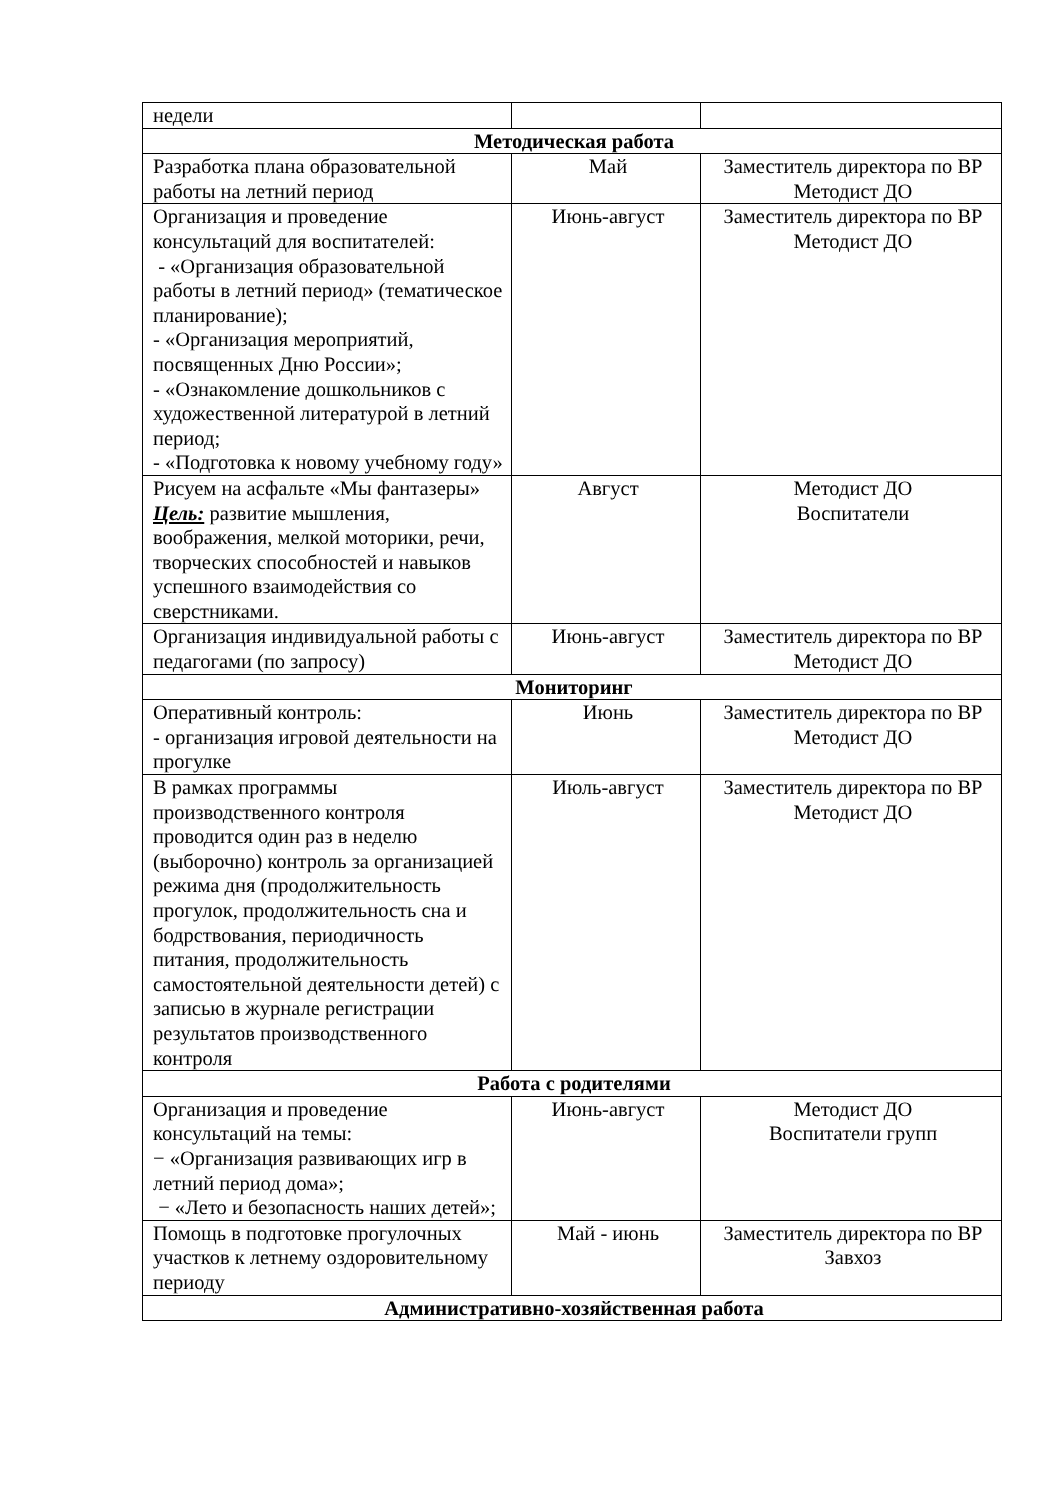| недели | | |
| Методическая работа | | |
| Разработка плана образовательной работы на летний период | Май | Заместитель директора по ВР Методист ДО |
| Организация и проведение консультаций для воспитателей: - «Организация образовательной работы в летний период» (тематическое планирование); - «Организация мероприятий, посвященных Дню России»; - «Ознакомление дошкольников с художественной литературой в летний период; - «Подготовка к новому учебному году» | Июнь-август | Заместитель директора по ВР Методист ДО |
| Рисуем на асфальте «Мы фантазеры» Цель: развитие мышления, воображения, мелкой моторики, речи, творческих способностей и навыков успешного взаимодействия со сверстниками. | Август | Методист ДО Воспитатели |
| Организация индивидуальной работы с педагогами (по запросу) | Июнь-август | Заместитель директора по ВР Методист ДО |
| Мониторинг | | |
| Оперативный контроль: - организация игровой деятельности на прогулке | Июнь | Заместитель директора по ВР Методист ДО |
| В рамках программы производственного контроля проводится один раз в неделю (выборочно) контроль за организацией режима дня (продолжительность прогулок, продолжительность сна и бодрствования, периодичность питания, продолжительность самостоятельной деятельности детей) с записью в журнале регистрации результатов производственного контроля | Июль-август | Заместитель директора по ВР Методист ДО |
| Работа с родителями | | |
| Организация и проведение консультаций на темы: − «Организация развивающих игр в летний период дома»; − «Лето и безопасность наших детей»; | Июнь-август | Методист ДО Воспитатели групп |
| Помощь в подготовке прогулочных участков к летнему оздоровительному периоду | Май - июнь | Заместитель директора по ВР Завхоз |
| Административно-хозяйственная работа | | |